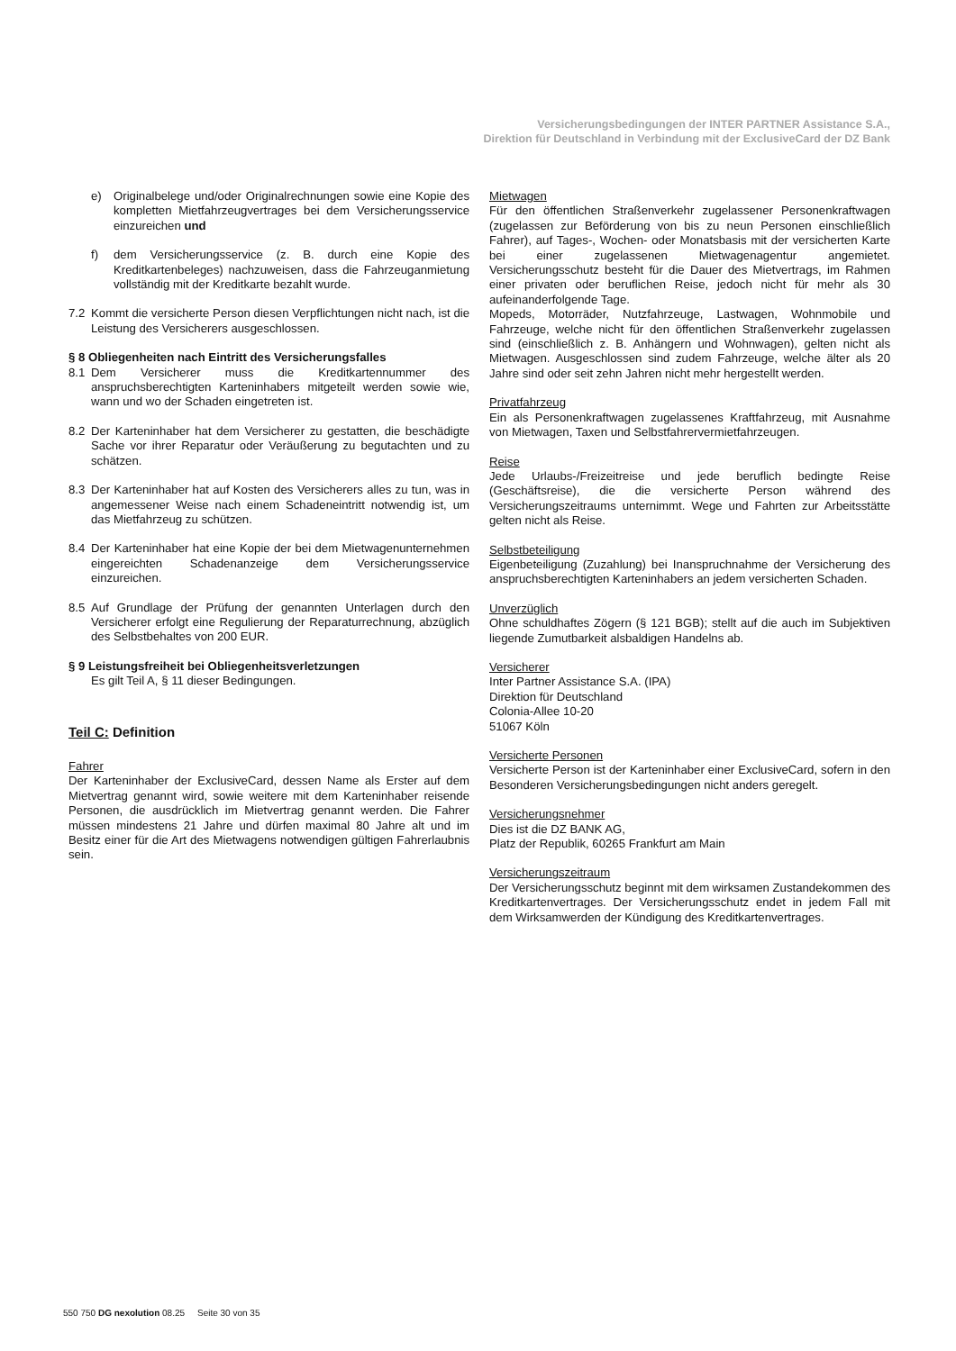Versicherungsbedingungen der INTER PARTNER Assistance S.A.,
Direktion für Deutschland in Verbindung mit der ExclusiveCard der DZ Bank
e) Originalbelege und/oder Originalrechnungen sowie eine Kopie des kompletten Mietfahrzeugvertrages bei dem Versicherungsservice einzureichen und
f) dem Versicherungsservice (z. B. durch eine Kopie des Kreditkartenbeleges) nachzuweisen, dass die Fahrzeuganmietung vollständig mit der Kreditkarte bezahlt wurde.
7.2 Kommt die versicherte Person diesen Verpflichtungen nicht nach, ist die Leistung des Versicherers ausgeschlossen.
§ 8 Obliegenheiten nach Eintritt des Versicherungsfalles
8.1 Dem Versicherer muss die Kreditkartennummer des anspruchsberechtigten Karteninhabers mitgeteilt werden sowie wie, wann und wo der Schaden eingetreten ist.
8.2 Der Karteninhaber hat dem Versicherer zu gestatten, die beschädigte Sache vor ihrer Reparatur oder Veräußerung zu begutachten und zu schätzen.
8.3 Der Karteninhaber hat auf Kosten des Versicherers alles zu tun, was in angemessener Weise nach einem Schadeneintritt notwendig ist, um das Mietfahrzeug zu schützen.
8.4 Der Karteninhaber hat eine Kopie der bei dem Mietwagenunternehmen eingereichten Schadenanzeige dem Versicherungsservice einzureichen.
8.5 Auf Grundlage der Prüfung der genannten Unterlagen durch den Versicherer erfolgt eine Regulierung der Reparaturrechnung, abzüglich des Selbstbehaltes von 200 EUR.
§ 9 Leistungsfreiheit bei Obliegenheitsverletzungen
Es gilt Teil A, § 11 dieser Bedingungen.
Teil C: Definition
Fahrer
Der Karteninhaber der ExclusiveCard, dessen Name als Erster auf dem Mietvertrag genannt wird, sowie weitere mit dem Karteninhaber reisende Personen, die ausdrücklich im Mietvertrag genannt werden. Die Fahrer müssen mindestens 21 Jahre und dürfen maximal 80 Jahre alt und im Besitz einer für die Art des Mietwagens notwendigen gültigen Fahrerlaubnis sein.
Mietwagen
Für den öffentlichen Straßenverkehr zugelassener Personenkraftwagen (zugelassen zur Beförderung von bis zu neun Personen einschließlich Fahrer), auf Tages-, Wochen- oder Monatsbasis mit der versicherten Karte bei einer zugelassenen Mietwagenagentur angemietet. Versicherungsschutz besteht für die Dauer des Mietvertrags, im Rahmen einer privaten oder beruflichen Reise, jedoch nicht für mehr als 30 aufeinanderfolgende Tage.
Mopeds, Motorräder, Nutzfahrzeuge, Lastwagen, Wohnmobile und Fahrzeuge, welche nicht für den öffentlichen Straßenverkehr zugelassen sind (einschließlich z. B. Anhängern und Wohnwagen), gelten nicht als Mietwagen. Ausgeschlossen sind zudem Fahrzeuge, welche älter als 20 Jahre sind oder seit zehn Jahren nicht mehr hergestellt werden.
Privatfahrzeug
Ein als Personenkraftwagen zugelassenes Kraftfahrzeug, mit Ausnahme von Mietwagen, Taxen und Selbstfahrervermietfahrzeugen.
Reise
Jede Urlaubs-/Freizeitreise und jede beruflich bedingte Reise (Geschäftsreise), die die versicherte Person während des Versicherungszeitraums unternimmt. Wege und Fahrten zur Arbeitsstätte gelten nicht als Reise.
Selbstbeteiligung
Eigenbeteiligung (Zuzahlung) bei Inanspruchnahme der Versicherung des anspruchsberechtigten Karteninhabers an jedem versicherten Schaden.
Unverzüglich
Ohne schuldhaftes Zögern (§ 121 BGB); stellt auf die auch im Subjektiven liegende Zumutbarkeit alsbaldigen Handelns ab.
Versicherer
Inter Partner Assistance S.A. (IPA)
Direktion für Deutschland
Colonia-Allee 10-20
51067 Köln
Versicherte Personen
Versicherte Person ist der Karteninhaber einer ExclusiveCard, sofern in den Besonderen Versicherungsbedingungen nicht anders geregelt.
Versicherungsnehmer
Dies ist die DZ BANK AG,
Platz der Republik, 60265 Frankfurt am Main
Versicherungszeitraum
Der Versicherungsschutz beginnt mit dem wirksamen Zustandekommen des Kreditkartenvertrages. Der Versicherungsschutz endet in jedem Fall mit dem Wirksamwerden der Kündigung des Kreditkartenvertrages.
550 750 DG nexolution 08.25 Seite 30 von 35